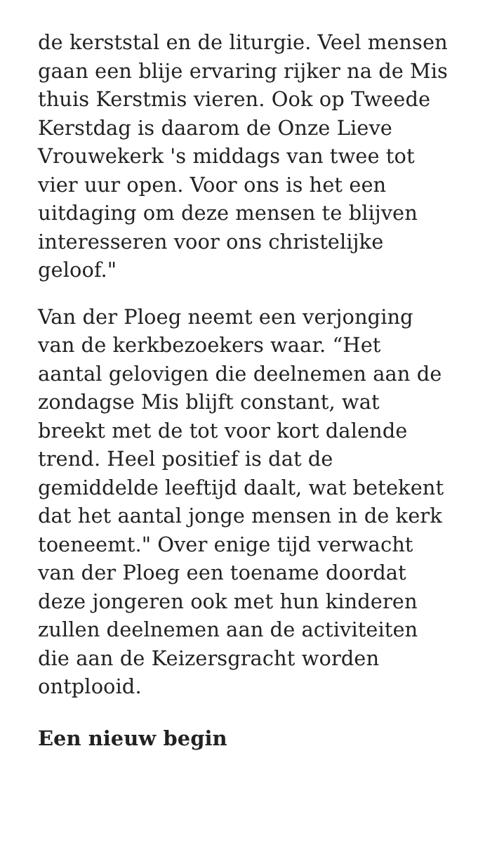de kerststal en de liturgie. Veel mensen gaan een blije ervaring rijker na de Mis thuis Kerstmis vieren. Ook op Tweede Kerstdag is daarom de Onze Lieve Vrouwekerk 's middags van twee tot vier uur open. Voor ons is het een uitdaging om deze mensen te blijven interesseren voor ons christelijke geloof."
Van der Ploeg neemt een verjonging van de kerkbezoekers waar. “Het aantal gelovigen die deelnemen aan de zondagse Mis blijft constant, wat breekt met de tot voor kort dalende trend. Heel positief is dat de gemiddelde leeftijd daalt, wat betekent dat het aantal jonge mensen in de kerk toeneemt." Over enige tijd verwacht van der Ploeg een toename doordat deze jongeren ook met hun kinderen zullen deelnemen aan de activiteiten die aan de Keizersgracht worden ontplooid.
Een nieuw begin